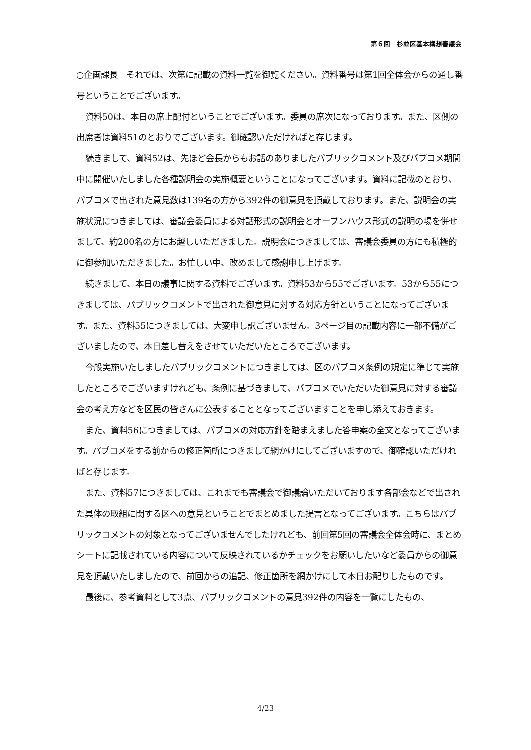第６回　杉並区基本構想審議会
○企画課長　それでは、次第に記載の資料一覧を御覧ください。資料番号は第1回全体会からの通し番号ということでございます。
資料50は、本日の席上配付ということでございます。委員の席次になっております。また、区側の出席者は資料51のとおりでございます。御確認いただければと存じます。
続きまして、資料52は、先ほど会長からもお話のありましたパブリックコメント及びパブコメ期間中に開催いたしました各種説明会の実施概要ということになってございます。資料に記載のとおり、パブコメで出された意見数は139名の方から392件の御意見を頂戴しております。また、説明会の実施状況につきましては、審議会委員による対話形式の説明会とオープンハウス形式の説明の場を併せまして、約200名の方にお越しいただきました。説明会につきましては、審議会委員の方にも積極的に御参加いただきました。お忙しい中、改めまして感謝申し上げます。
続きまして、本日の議事に関する資料でございます。資料53から55でございます。53から55につきましては、パブリックコメントで出された御意見に対する対応方針ということになってございます。また、資料55につきましては、大変申し訳ございません。3ページ目の記載内容に一部不備がございましたので、本日差し替えをさせていただいたところでございます。
今般実施いたしましたパブリックコメントにつきましては、区のパブコメ条例の規定に準じて実施したところでございますけれども、条例に基づきまして、パブコメでいただいた御意見に対する審議会の考え方などを区民の皆さんに公表することとなってございますことを申し添えておきます。
また、資料56につきましては、パブコメの対応方針を踏まえました答申案の全文となってございます。パブコメをする前からの修正箇所につきまして網かけにしてございますので、御確認いただければと存じます。
また、資料57につきましては、これまでも審議会で御議論いただいております各部会などで出された具体の取組に関する区への意見ということでまとめました提言となってございます。こちらはパブリックコメントの対象となってございませんでしたけれども、前回第5回の審議会全体会時に、まとめシートに記載されている内容について反映されているかチェックをお願いしたいなど委員からの御意見を頂戴いたしましたので、前回からの追記、修正箇所を網かけにして本日お配りしたものです。
最後に、参考資料として3点、パブリックコメントの意見392件の内容を一覧にしたもの、
4/23